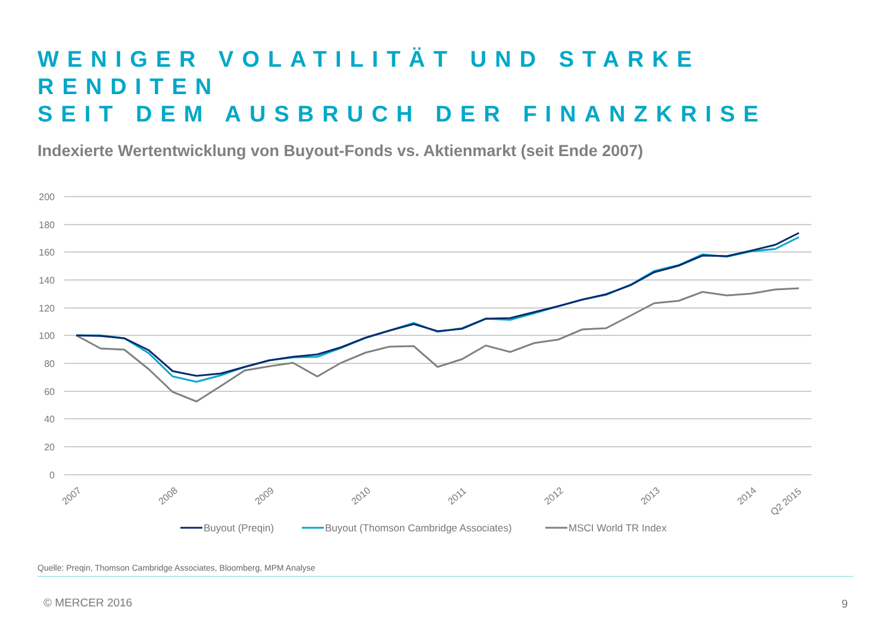WENIGER VOLATILITÄT UND STARKE RENDITEN
SEIT DEM AUSBRUCH DER FINANZKRISE
Indexierte Wertentwicklung von Buyout-Fonds vs. Aktienmarkt (seit Ende 2007)
200
180
160
140
120
100
80
60
40
20
0
2007
2008
2009
2010
2011
2012
2013
2014
Q2 2015
Buyout (Preqin)
Buyout (Thomson Cambridge Associates)
MSCI World TR Index
Quelle: Preqin, Thomson Cambridge Associates, Bloomberg, MPM Analyse
© MERCER 2016 9